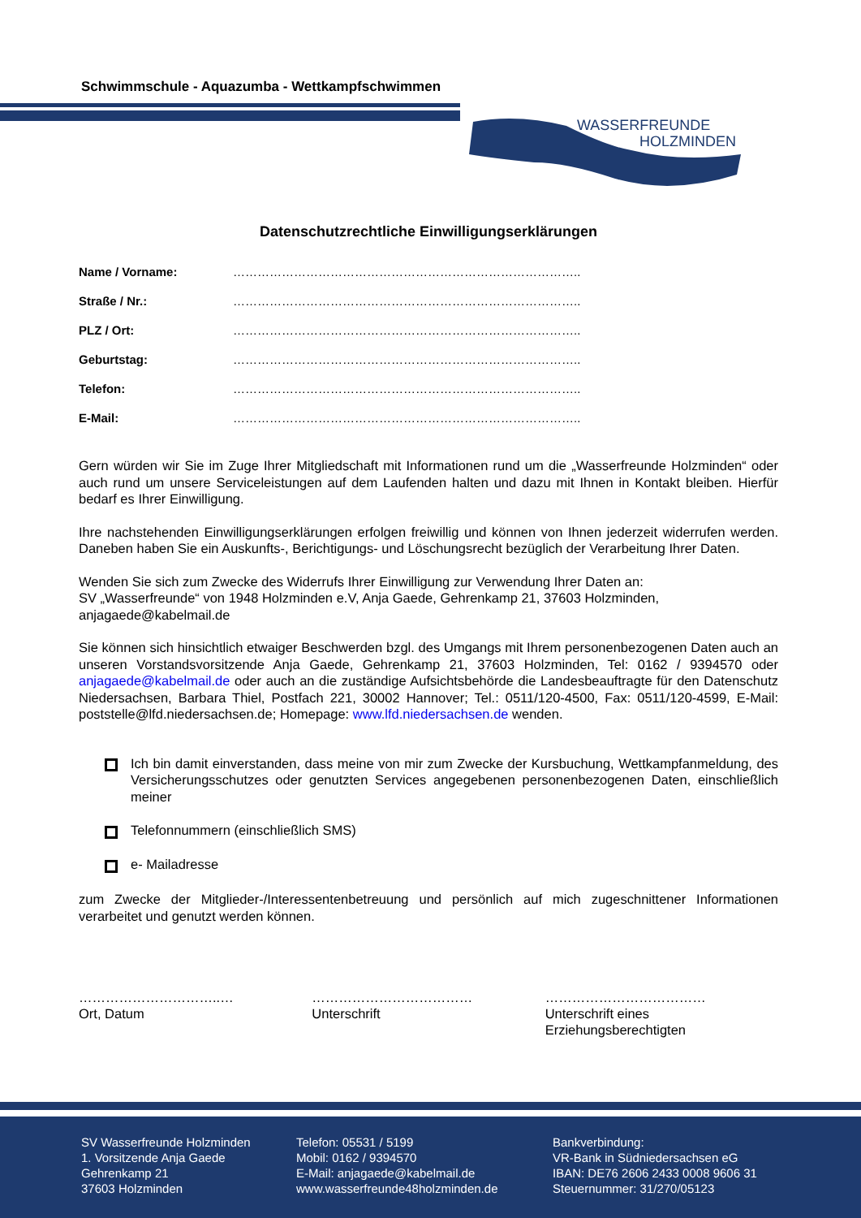Schwimmschule - Aquazumba - Wettkampfschwimmen
WASSERFREUNDE
HOLZMINDEN
Datenschutzrechtliche Einwilligungserklärungen
Name / Vorname: …………………………………………………………………………..
Straße / Nr.: …………………………………………………………………………..
PLZ / Ort: …………………………………………………………………………..
Geburtstag: …………………………………………………………………………..
Telefon: …………………………………………………………………………..
E-Mail: …………………………………………………………………………..
Gern würden wir Sie im Zuge Ihrer Mitgliedschaft mit Informationen rund um die „Wasserfreunde Holzminden“ oder auch rund um unsere Serviceleistungen auf dem Laufenden halten und dazu mit Ihnen in Kontakt bleiben. Hierfür bedarf es Ihrer Einwilligung.
Ihre nachstehenden Einwilligungserklärungen erfolgen freiwillig und können von Ihnen jederzeit widerrufen werden. Daneben haben Sie ein Auskunfts-, Berichtigungs- und Löschungsrecht bezüglich der Verarbeitung Ihrer Daten.
Wenden Sie sich zum Zwecke des Widerrufs Ihrer Einwilligung zur Verwendung Ihrer Daten an:
SV „Wasserfreunde“ von 1948 Holzminden e.V, Anja Gaede, Gehrenkamp 21, 37603 Holzminden, anjagaede@kabelmail.de
Sie können sich hinsichtlich etwaiger Beschwerden bzgl. des Umgangs mit Ihrem personenbezogenen Daten auch an unseren Vorstandsvorsitzende Anja Gaede, Gehrenkamp 21, 37603 Holzminden, Tel: 0162 / 9394570 oder anjagaede@kabelmail.de oder auch an die zuständige Aufsichtsbehörde die Landesbeauftragte für den Datenschutz Niedersachsen, Barbara Thiel, Postfach 221, 30002 Hannover; Tel.: 0511/120-4500, Fax: 0511/120-4599, E-Mail: poststelle@lfd.niedersachsen.de; Homepage: www.lfd.niedersachsen.de wenden.
Ich bin damit einverstanden, dass meine von mir zum Zwecke der Kursbuchung, Wettkampfanmeldung, des Versicherungsschutzes oder genutzten Services angegebenen personenbezogenen Daten, einschließlich meiner
Telefonnummern (einschließlich SMS)
e- Mailadresse
zum Zwecke der Mitglieder-/Interessentenbetreuung und persönlich auf mich zugeschnittener Informationen verarbeitet und genutzt werden können.
…………………………..…
Ort, Datum
………………………………
Unterschrift
………………………………
Unterschrift eines Erziehungsberechtigten
SV Wasserfreunde Holzminden
1. Vorsitzende Anja Gaede
Gehrenkamp 21
37603 Holzminden
Telefon: 05531 / 5199
Mobil: 0162 / 9394570
E-Mail: anjagaede@kabelmail.de
www.wasserfreunde48holzminden.de
Bankverbindung:
VR-Bank in Südniedersachsen eG
IBAN: DE76 2606 2433 0008 9606 31
Steuernummer: 31/270/05123